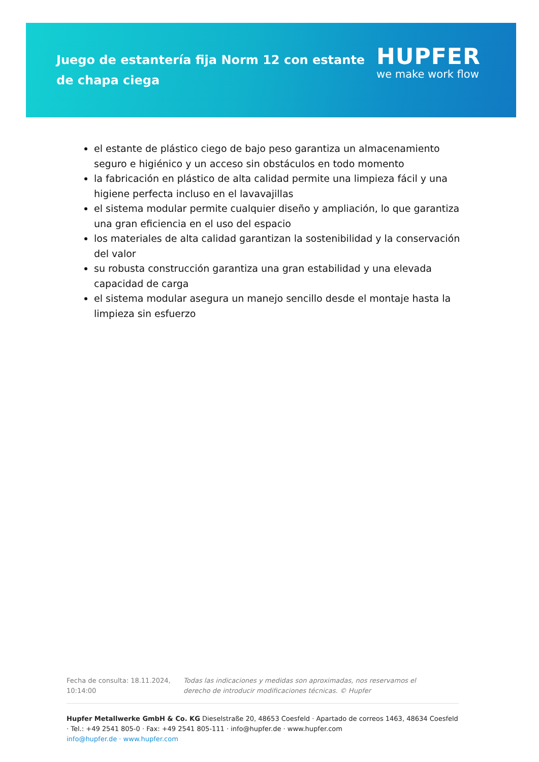Juego de estantería fija Norm 12 con estante de chapa ciega
HUPFER
we make work flow
el estante de plástico ciego de bajo peso garantiza un almacenamiento seguro e higiénico y un acceso sin obstáculos en todo momento
la fabricación en plástico de alta calidad permite una limpieza fácil y una higiene perfecta incluso en el lavavajillas
el sistema modular permite cualquier diseño y ampliación, lo que garantiza una gran eficiencia en el uso del espacio
los materiales de alta calidad garantizan la sostenibilidad y la conservación del valor
su robusta construcción garantiza una gran estabilidad y una elevada capacidad de carga
el sistema modular asegura un manejo sencillo desde el montaje hasta la limpieza sin esfuerzo
Fecha de consulta: 18.11.2024, 10:14:00
Todas las indicaciones y medidas son aproximadas, nos reservamos el derecho de introducir modificaciones técnicas. © Hupfer
Hupfer Metallwerke GmbH & Co. KG Dieselstraße 20, 48653 Coesfeld · Apartado de correos 1463, 48634 Coesfeld · Tel.: +49 2541 805-0 · Fax: +49 2541 805-111 · info@hupfer.de · www.hupfer.com
info@hupfer.de · www.hupfer.com